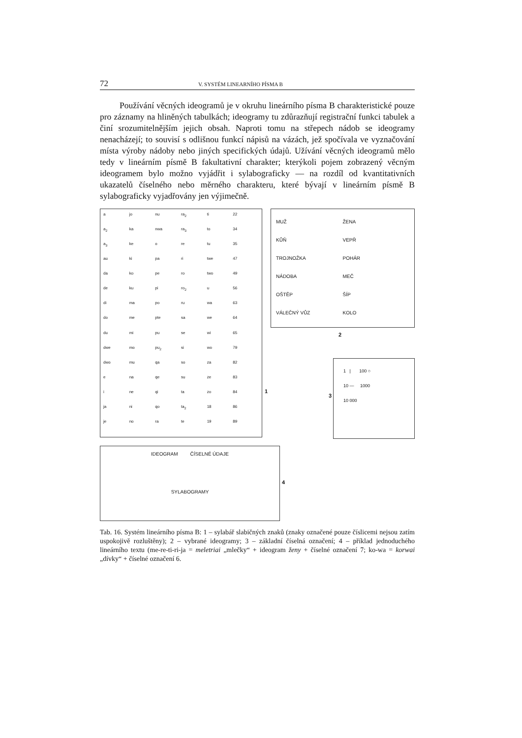72 V. SYSTÉM LINEARNÍHO PÍSMA B
Používání věcných ideogramů je v okruhu lineárního písma B charakteristické pouze pro záznamy na hliněných tabulkách; ideogramy tu zdůrazňují registrační funkci tabulek a činí srozumitelnějším jejich obsah. Naproti tomu na střepech nádob se ideogramy nenacházejí; to souvisí s odlišnou funkcí nápisů na vázách, jež spočívala ve vyznačování místa výroby nádoby nebo jiných specifických údajů. Užívání věcných ideogramů mělo tedy v lineárním písmě B fakultativní charakter; kterýkoli pojem zobrazený věcným ideogramem bylo možno vyjádřit i sylabograficky — na rozdíl od kvantitativních ukazatelů číselného nebo měrného charakteru, které bývají v lineárním písmě B sylabograficky vyjadřovány jen výjimečně.
a jo nu ra<sub>2</sub> ti 22 a<sub>2</sub> ka nwa ra<sub>3</sub> to 34 a<sub>3</sub> ke o re tu 35 au ki pa ri twe 47 da ko pe ro two 49 de ku pi ro<sub>2</sub> u 56 di ma po ru wa 63 do me pte sa we 64 du mi pu se wi 65 dwe mo pu<sub>2</sub> si wo 79 dwo mu qa so za 82 e na qe su ze 83 i ne qi ta zo 84 ja ni qo ta<sub>2</sub> 18 86 je no ra te 19 89
1
MUŽ ŽENA KŮŇ VEPŘ TROJNOŽKA POHÁR NÁDOBA MEČ OŠTĚP ŠÍP VÁLEČNÝ VŮZ KOLO
2
1 | 100 ○
10 — 1000
10 000
3
IDEOGRAM ČÍSELNÉ ÚDAJE
SYLABOGRAMY
4
Tab. 16. Systém lineárního písma B: 1 – sylabář slabičných znaků (znaky označené pouze číslicemi nejsou zatím uspokojivě rozluštěny); 2 – vybrané ideogramy; 3 – základní číselná označení; 4 – příklad jednoduchého lineárního textu (me-re-ti-ri-ja = meletriai „mlečky“ + ideogram ženy + číselné označení 7; ko-wa = korwai „dívky“ + číselné označení 6.